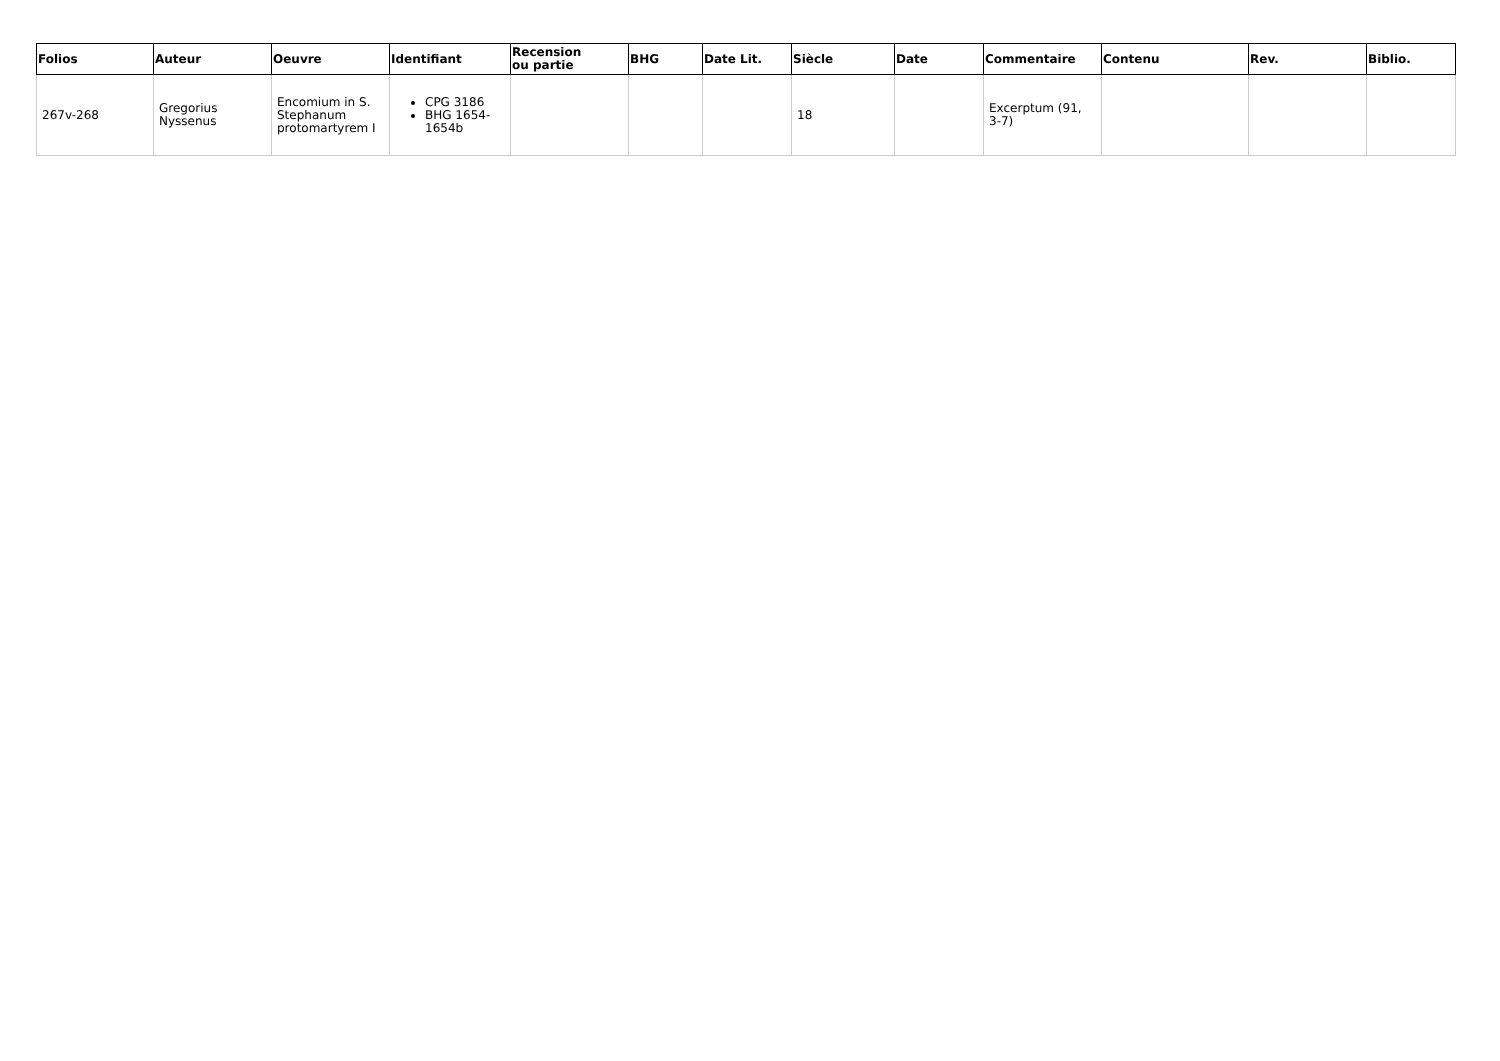| Folios | Auteur | Oeuvre | Identifiant | Recension ou partie | BHG | Date Lit. | Siècle | Date | Commentaire | Contenu | Rev. | Biblio. |
| --- | --- | --- | --- | --- | --- | --- | --- | --- | --- | --- | --- | --- |
| 267v-268 | Gregorius Nyssenus | Encomium in S. Stephanum protomartyrem I | CPG 3186 BHG 1654-1654b | | | | 18 | | Excerptum (91, 3-7) | | | |